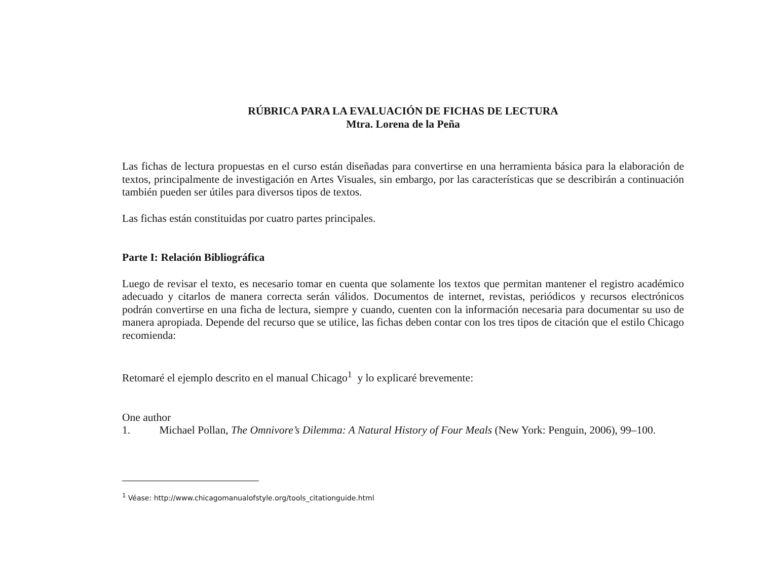RÚBRICA PARA LA EVALUACIÓN DE FICHAS DE LECTURA
Mtra. Lorena de la Peña
Las fichas de lectura propuestas en el curso están diseñadas para convertirse en una herramienta básica para la elaboración de textos, principalmente de investigación en Artes Visuales, sin embargo, por las características que se describirán a continuación también pueden ser útiles para diversos tipos de textos.
Las fichas están constituidas por cuatro partes principales.
Parte I: Relación Bibliográfica
Luego de revisar el texto, es necesario tomar en cuenta que solamente los textos que permitan mantener el registro académico adecuado y citarlos de manera correcta serán válidos. Documentos de internet, revistas, periódicos y recursos electrónicos podrán convertirse en una ficha de lectura, siempre y cuando, cuenten con la información necesaria para documentar su uso de manera apropiada. Depende del recurso que se utilice, las fichas deben contar con los tres tipos de citación que el estilo Chicago recomienda:
Retomaré el ejemplo descrito en el manual Chicago<sup>1</sup> y lo explicaré brevemente:
One author
1. Michael Pollan, The Omnivore’s Dilemma: A Natural History of Four Meals (New York: Penguin, 2006), 99–100.
<sup>1</sup> Véase: http://www.chicagomanualofstyle.org/tools_citationguide.html